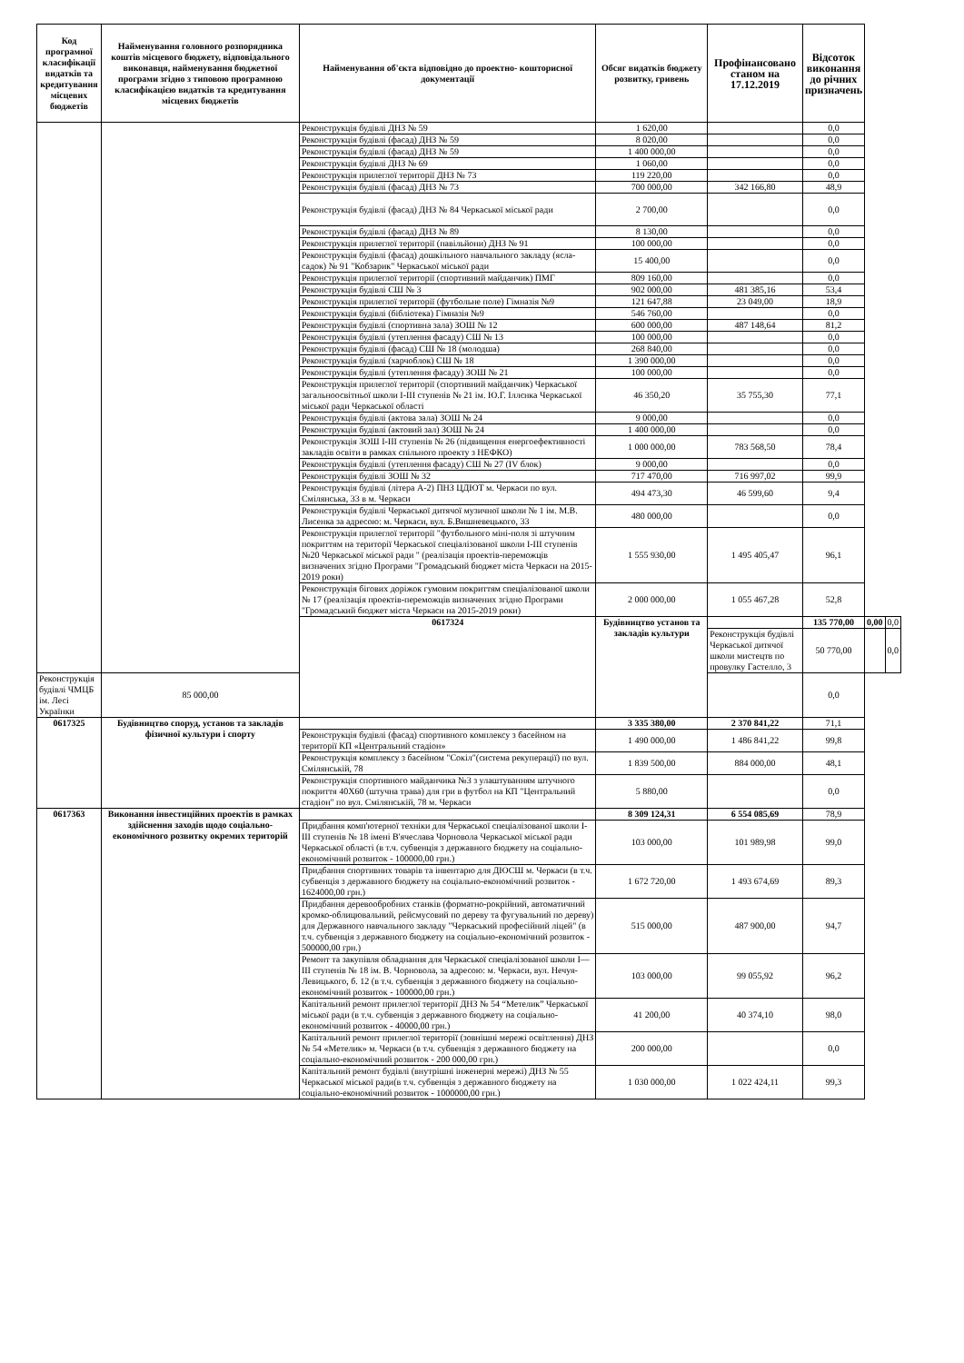| Код програмної класифікації видатків та кредитування місцевих бюджетів | Найменування головного розпорядника коштів місцевого бюджету, відповідального виконавця, найменування бюджетної програми згідно з типовою програмною класифікацією видатків та кредитування місцевих бюджетів | Найменування об'єкта відповідно до проектно- кошторисної документації | Обсяг видатків бюджету розвитку, гривень | Профінансовано станом на 17.12.2019 | Відсоток виконання до річних призначень | | |
| --- | --- | --- | --- | --- | --- | --- | --- |
| | | Реконструкція будівлі ДНЗ № 59 | 1 620,00 | | 0,0 | | |
| | | Реконструкція будівлі (фасад) ДНЗ № 59 | 8 020,00 | | 0,0 | | |
| | | Реконструкція будівлі (фасад) ДНЗ № 59 | 1 400 000,00 | | 0,0 | | |
| | | Реконструкція будівлі ДНЗ № 69 | 1 060,00 | | 0,0 | | |
| | | Реконструкція прилеглої території ДНЗ № 73 | 119 220,00 | | 0,0 | | |
| | | Реконструкція будівлі (фасад) ДНЗ № 73 | 700 000,00 | 342 166,80 | 48,9 | | |
| | | Реконструкція будівлі (фасад) ДНЗ № 84 Черкаської міської ради | 2 700,00 | | 0,0 | | |
| | | Реконструкція будівлі (фасад) ДНЗ № 89 | 8 130,00 | | 0,0 | | |
| | | Реконструкція прилеглої території (павільйони) ДНЗ № 91 | 100 000,00 | | 0,0 | | |
| | | Реконструкція будівлі (фасад) дошкільного навчального закладу (ясла-садок) № 91 "Кобзарик" Черкаської міської ради | 15 400,00 | | 0,0 | | |
| | | Реконструкція прилеглої території (спортивний майданчик) ПМГ | 809 160,00 | | 0,0 | | |
| | | Реконструкція будівлі СШ № 3 | 902 000,00 | 481 385,16 | 53,4 | | |
| | | Реконструкція прилеглої території (футбольне поле) Гімназія №9 | 121 647,88 | 23 049,00 | 18,9 | | |
| | | Реконструкція будівлі (бібліотека) Гімназія №9 | 546 760,00 | | 0,0 | | |
| | | Реконструкція будівлі (спортивна зала) ЗОШ № 12 | 600 000,00 | 487 148,64 | 81,2 | | |
| | | Реконструкція будівлі (утеплення фасаду) СШ № 13 | 100 000,00 | | 0,0 | | |
| | | Реконструкція будівлі (фасад) СШ № 18 (молодша) | 268 840,00 | | 0,0 | | |
| | | Реконструкція будівлі (харчоблок) СШ № 18 | 1 390 000,00 | | 0,0 | | |
| | | Реконструкція будівлі (утеплення фасаду) ЗОШ № 21 | 100 000,00 | | 0,0 | | |
| | | Реконструкція прилеглої території (спортивний майданчик) Черкаської загальноосвітньої школи І-ІІІ ступенів № 21 ім. Ю.Г. Іллєнка Черкаської міської ради Черкаської області | 46 350,20 | 35 755,30 | 77,1 | | |
| | | Реконструкція будівлі (актова зала) ЗОШ № 24 | 9 000,00 | | 0,0 | | |
| | | Реконструкція будівлі (актовий зал) ЗОШ № 24 | 1 400 000,00 | | 0,0 | | |
| | | Реконструкція ЗОШ І-ІІІ ступенів № 26 (підвищення енергоефективності закладів освіти в рамках спільного проекту з НЕФКО) | 1 000 000,00 | 783 568,50 | 78,4 | | |
| | | Реконструкція будівлі (утеплення фасаду) СШ № 27 (IV блок) | 9 000,00 | | 0,0 | | |
| | | Реконструкція будівлі ЗОШ № 32 | 717 470,00 | 716 997,02 | 99,9 | | |
| | | Реконструкція будівлі (літера А-2) ПНЗ ЦДЮТ м. Черкаси по вул. Смілянська, 33 в м. Черкаси | 494 473,30 | 46 599,60 | 9,4 | | |
| | | Реконструкція будівлі Черкаської дитячої музичної школи № 1 ім. М.В. Лисенка за адресою: м. Черкаси, вул. Б.Вишневецького, 33 | 480 000,00 | | 0,0 | | |
| | | Реконструкція прилеглої території "футбольного міні-поля зі штучним покриттям на території Черкаської спеціалізованої школи І-ІІІ ступенів №20 Черкаської міської ради " (реалізація проектів-переможців визначених згідно Програми "Громадський бюджет міста Черкаси на 2015-2019 роки) | 1 555 930,00 | 1 495 405,47 | 96,1 | | |
| | | Реконструкція бігових доріжок гумовим покриттям спеціалізованої школи № 17 (реалізація проектів-переможців визначених згідно Програми "Громадський бюджет міста Черкаси на 2015-2019 роки) | 2 000 000,00 | 1 055 467,28 | 52,8 | | |
| | | 0617324 | Будівництво установ та закладів культури | | 135 770,00 | 0,00 | 0,0 |
| | | | | Реконструкція будівлі Черкаської дитячої школи мистецтв по провулку Гастелло, 3 | 50 770,00 | | 0,0 |
| Реконструкція будівлі ЧМЦБ ім. Лесі Українки | 85 000,00 | | | | 0,0 | | |
| 0617325 | Будівництво споруд, установ та закладів фізичної культури і спорту | | 3 335 380,00 | 2 370 841,22 | 71,1 | | |
| | | Реконструкція будівлі (фасад) спортивного комплексу з басейном на території КП «Центральний стадіон» | 1 490 000,00 | 1 486 841,22 | 99,8 | | |
| | | Реконструкція комплексу з басейном "Сокіл"(система рекуперації) по вул. Смілянській, 78 | 1 839 500,00 | 884 000,00 | 48,1 | | |
| | | Реконструкція спортивного майданчика №3 з улаштуванням штучного покриття 40Х60 (штучна трава) для гри в футбол на КП "Центральний стадіон" по вул. Смілянській, 78 м. Черкаси | 5 880,00 | | 0,0 | | |
| 0617363 | Виконання інвестиційних проектів в рамках здійснення заходів щодо соціально-економічного розвитку окремих територій | | 8 309 124,31 | 6 554 085,69 | 78,9 | | |
| | | Придбання комп'ютерної техніки для Черкаської спеціалізованої школи І-ІІІ ступенів № 18 імені В'ячеслава Чорновола Черкаської міської ради Черкаської області (в т.ч. субвенція з державного бюджету на соціально-економічний розвиток - 100000,00 грн.) | 103 000,00 | 101 989,98 | 99,0 | | |
| | | Придбання спортивних товарів та інвентарю для ДЮСШ м. Черкаси (в т.ч. субвенція з державного бюджету на соціально-економічний розвиток - 1624000,00 грн.) | 1 672 720,00 | 1 493 674,69 | 89,3 | | |
| | | Придбання деревообробних станків (форматно-рокрійний, автоматичний кромко-облицювальний, рейсмусовий по дереву та фугувальний по дереву) для Державного навчального закладу "Черкаський професійний ліцей" (в т.ч. субвенція з державного бюджету на соціально-економічний розвиток - 500000,00 грн.) | 515 000,00 | 487 900,00 | 94,7 | | |
| | | Ремонт та закупівля обладнання для Черкаської спеціалізованої школи I—III ступенів № 18 ім. В. Чорновола, за адресою: м. Черкаси, вул. Нечуя-Левицького, б. 12 (в т.ч. субвенція з державного бюджету на соціально-економічний розвиток - 100000,00 грн.) | 103 000,00 | 99 055,92 | 96,2 | | |
| | | Капітальний ремонт прилеглої території ДНЗ № 54 “Метелик” Черкаської міської ради (в т.ч. субвенція з державного бюджету на соціально-економічний розвиток - 40000,00 грн.) | 41 200,00 | 40 374,10 | 98,0 | | |
| | | Капітальний ремонт прилеглої території (зовнішні мережі освітлення) ДНЗ № 54 «Метелик» м. Черкаси (в т.ч. субвенція з державного бюджету на соціально-економічний розвиток - 200 000,00 грн.) | 200 000,00 | | 0,0 | | |
| | | Капітальний ремонт будівлі (внутрішні інженерні мережі) ДНЗ № 55 Черкаської міської ради(в т.ч. субвенція з державного бюджету на соціально-економічний розвиток - 1000000,00 грн.) | 1 030 000,00 | 1 022 424,11 | 99,3 | | |